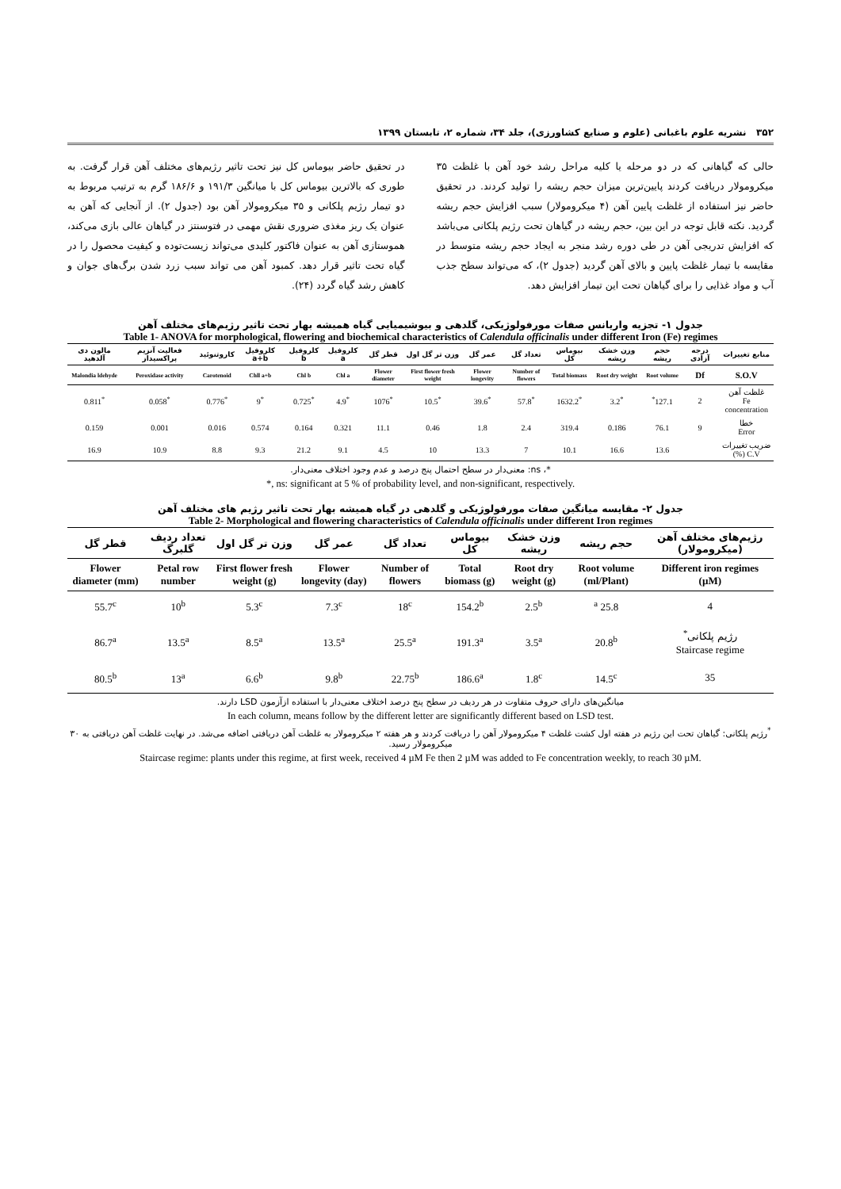۳۵۲ نشریه علوم باغبانی (علوم و صنایع کشاورزی)، جلد ۳۴، شماره ۲، تابستان ۱۳۹۹
حالی که گیاهانی که در دو مرحله یا کلیه مراحل رشد خود آهن با غلظت ۳۵ میکرومولار دریافت کردند پایین‌ترین میزان حجم ریشه را تولید کردند. در تحقیق حاضر نیز استفاده از غلظت پایین آهن (۴ میکرومولار) سبب افزایش حجم ریشه گردید. نکته قابل توجه در این بین، حجم ریشه در گیاهان تحت رژیم پلکانی می‌باشد که افزایش تدریجی آهن در طی دوره رشد منجر به ایجاد حجم ریشه متوسط در مقایسه با تیمار غلظت پایین و بالای آهن گردید (جدول ۲)، که می‌تواند سطح جذب آب و مواد غذایی را برای گیاهان تحت این تیمار افزایش دهد.
در تحقیق حاضر بیوماس کل نیز تحت تاثیر رژیم‌های مختلف آهن قرار گرفت. به طوری که بالاترین بیوماس کل با میانگین ۱۹۱/۳ و ۱۸۶/۶ گرم به ترتیب مربوط به دو تیمار رژیم پلکانی و ۳۵ میکرومولار آهن بود (جدول ۲). از آنجایی که آهن به عنوان یک ریز مغذی ضروری نقش مهمی در فتوسنتز در گیاهان عالی بازی می‌کند، هموستازی آهن به عنوان فاکتور کلیدی می‌تواند زیست‌توده و کیفیت محصول را در گیاه تحت تاثیر قرار دهد. کمبود آهن می تواند سبب زرد شدن برگ‌های جوان و کاهش رشد گیاه گردد (۲۴).
جدول ۱- تجزیه واریانس صفات مورفولوژیکی، گلدهی و بیوشیمیایی گیاه همیشه بهار تحت تاثیر رژیم‌های مختلف آهن
Table 1- ANOVA for morphological, flowering and biochemical characteristics of Calendula officinalis under different Iron (Fe) regimes
| منابع تغییرات | درجه آزادی | حجم ریشه | وزن خشک ریشه | بیوماس کل | تعداد گل | عمر گل | وزن تر گل اول | قطر گل | کلروفیل a | کلروفیل b | کلروفیل a+b | کاروتنوئید | فعالیت آنزیم پراکسیداز | مالون دی آلدهید |
| --- | --- | --- | --- | --- | --- | --- | --- | --- | --- | --- | --- | --- | --- | --- |
| S.O.V | Df | Root volume | Root dry weight | Total biomass | Number of flowers | Flower longevity | First flower fresh weight | Flower diameter | Chl a | Chl b | Chll a+b | Carotenoid | Peroxidase activity | Malondia ldehyde |
| غلظت آهن Fe concentration | 2 | 127.1<sup>*</sup> | <sup>*</sup> 3.2 | <sup>*</sup> 1632.2 | <sup>*</sup> 57.8 | <sup>*</sup> 39.6 | <sup>*</sup> 10.5 | <sup>*</sup> 1076 | <sup>*</sup> 4.9 | <sup>*</sup> 0.725 | <sup>*</sup> 9 | <sup>*</sup> 0.776 | <sup>*</sup> 0.058 | <sup>*</sup> 0.811 |
| خطا Error | 9 | 76.1 | 0.186 | 319.4 | 2.4 | 1.8 | 0.46 | 11.1 | 0.321 | 0.164 | 0.574 | 0.016 | 0.001 | 0.159 |
| ضریب تغییرات C.V (%) | | 13.6 | 16.6 | 10.1 | 7 | 13.3 | 10 | 4.5 | 9.1 | 21.2 | 9.3 | 8.8 | 10.9 | 16.9 |
*، ns: معنی‌دار در سطح احتمال پنج درصد و عدم وجود اختلاف معنی‌دار.
*, ns: significant at 5 % of probability level, and non-significant, respectively.
جدول ۲- مقایسه میانگین صفات مورفولوژیکی و گلدهی در گیاه همیشه بهار تحت تاثیر رژیم های مختلف آهن
Table 2- Morphological and flowering characteristics of Calendula officinalis under different Iron regimes
| رژیم‌های مختلف آهن (میکرومولار) | حجم ریشه | وزن خشک ریشه | بیوماس کل | تعداد گل | عمر گل | وزن تر گل اول | تعداد ردیف گلبرگ | قطر گل |
| --- | --- | --- | --- | --- | --- | --- | --- | --- |
| Different iron regimes (µM) | Root volume (ml/Plant) | Root dry weight (g) | Total biomass (g) | Number of flowers | Flower longevity (day) | First flower fresh weight (g) | Petal row number | Flower diameter (mm) |
| 4 | 25.8 <sup>a</sup> | 2.5<sup>b</sup> | 154.2<sup>b</sup> | 18<sup>c</sup> | 7.3<sup>c</sup> | 5.3<sup>c</sup> | 10<sup>b</sup> | 55.7<sup>c</sup> |
| رژیم پلکانی<sup>*</sup> Staircase regime | 20.8<sup>b</sup> | 3.5<sup>a</sup> | 191.3<sup>a</sup> | 25.5<sup>a</sup> | 13.5<sup>a</sup> | 8.5<sup>a</sup> | 13.5<sup>a</sup> | 86.7<sup>a</sup> |
| 35 | 14.5<sup>c</sup> | 1.8<sup>c</sup> | 186.6<sup>a</sup> | 22.75<sup>b</sup> | 9.8<sup>b</sup> | 6.6<sup>b</sup> | 13<sup>a</sup> | 80.5<sup>b</sup> |
میانگین‌های دارای حروف متفاوت در هر ردیف در سطح پنج درصد اختلاف معنی‌دار با استفاده ازآزمون LSD دارند.
In each column, means follow by the different letter are significantly different based on LSD test.
<sup>*</sup> رژیم پلکانی: گیاهان تحت این رژیم در هفته اول کشت غلظت ۴ میکرومولار آهن را دریافت کردند و هر هفته ۲ میکرومولار به غلظت آهن دریافتی اضافه می‌شد. در نهایت غلظت آهن دریافتی به ۳۰ میکرومولار رسید.
Staircase regime: plants under this regime, at first week, received 4 µM Fe then 2 µM was added to Fe concentration weekly, to reach 30 µM.